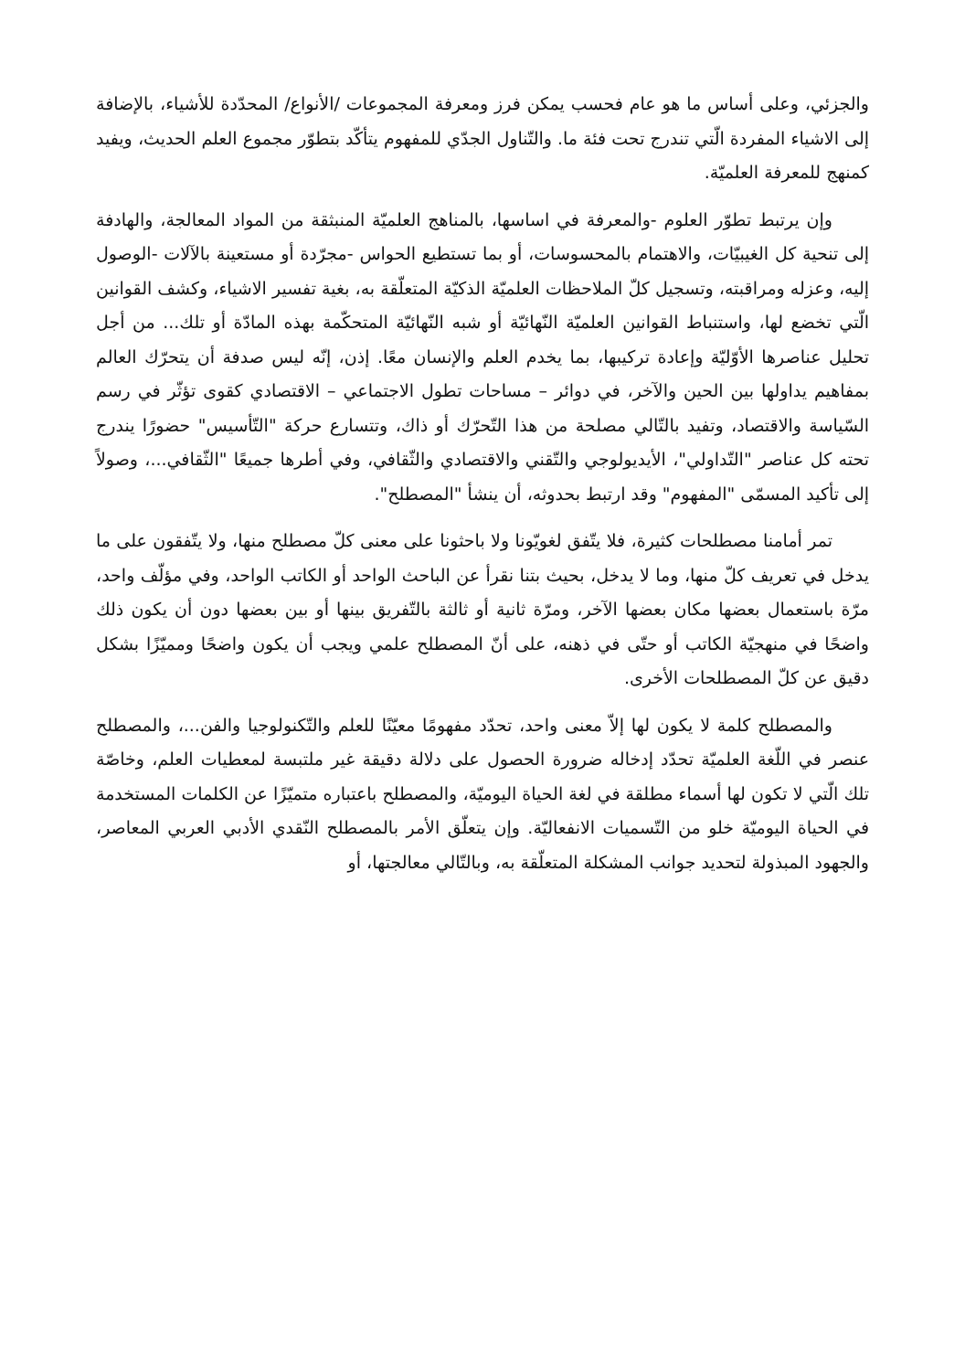والجزئي، وعلى أساس ما هو عام فحسب يمكن فرز ومعرفة المجموعات /الأنواع/ المحدّدة للأشياء، بالإضافة إلى الاشياء المفردة الّتي تندرج تحت فئة ما. والتّناول الجدّي للمفهوم يتأكّد بتطوّر مجموع العلم الحديث، ويفيد كمنهج للمعرفة العلميّة.
وإن يرتبط تطوّر العلوم -والمعرفة في اساسها، بالمناهج العلميّة المنبثقة من المواد المعالجة، والهادفة إلى تنحية كل الغيبيّات، والاهتمام بالمحسوسات، أو بما تستطيع الحواس -مجرّدة أو مستعينة بالآلات -الوصول إليه، وعزله ومراقبته، وتسجيل كلّ الملاحظات العلميّة الذكيّة المتعلّقة به، بغية تفسير الاشياء، وكشف القوانين الّتي تخضع لها، واستنباط القوانين العلميّة النّهائيّة أو شبه النّهائيّة المتحكّمة بهذه المادّة أو تلك... من أجل تحليل عناصرها الأوّليّة وإعادة تركيبها، بما يخدم العلم والإنسان معًا. إذن، إنّه ليس صدفة أن يتحرّك العالم بمفاهيم يداولها بين الحين والآخر، في دوائر – مساحات تطول الاجتماعي – الاقتصادي كقوى تؤثّر في رسم السّياسة والاقتصاد، وتفيد بالتّالي مصلحة من هذا التّحرّك أو ذاك، وتتسارع حركة "التّأسيس" حضورًا يندرج تحته كل عناصر "التّداولي"، الأيديولوجي والتّقني والاقتصادي والثّقافي، وفي أطرها جميعًا "الثّقافي...، وصولاً إلى تأكيد المسمّى "المفهوم" وقد ارتبط بحدوثه، أن ينشأ "المصطلح".
تمر أمامنا مصطلحات كثيرة، فلا يتّفق لغويّونا ولا باحثونا على معنى كلّ مصطلح منها، ولا يتّفقون على ما يدخل في تعريف كلّ منها، وما لا يدخل، بحيث بتنا نقرأ عن الباحث الواحد أو الكاتب الواحد، وفي مؤلّف واحد، مرّة باستعمال بعضها مكان بعضها الآخر، ومرّة ثانية أو ثالثة بالتّفريق بينها أو بين بعضها دون أن يكون ذلك واضحًا في منهجيّة الكاتب أو حتّى في ذهنه، على أنّ المصطلح علمي ويجب أن يكون واضحًا ومميّزًا بشكل دقيق عن كلّ المصطلحات الأخرى.
والمصطلح كلمة لا يكون لها إلاّ معنى واحد، تحدّد مفهومًا معيّنًا للعلم والتّكنولوجيا والفن...، والمصطلح عنصر في اللّغة العلميّة تحدّد إدخاله ضرورة الحصول على دلالة دقيقة غير ملتبسة لمعطيات العلم، وخاصّة تلك الّتي لا تكون لها أسماء مطلقة في لغة الحياة اليوميّة، والمصطلح باعتباره متميّزًا عن الكلمات المستخدمة في الحياة اليوميّة خلو من التّسميات الانفعاليّة. وإن يتعلّق الأمر بالمصطلح النّقدي الأدبي العربي المعاصر، والجهود المبذولة لتحديد جوانب المشكلة المتعلّقة به، وبالتّالي معالجتها، أو